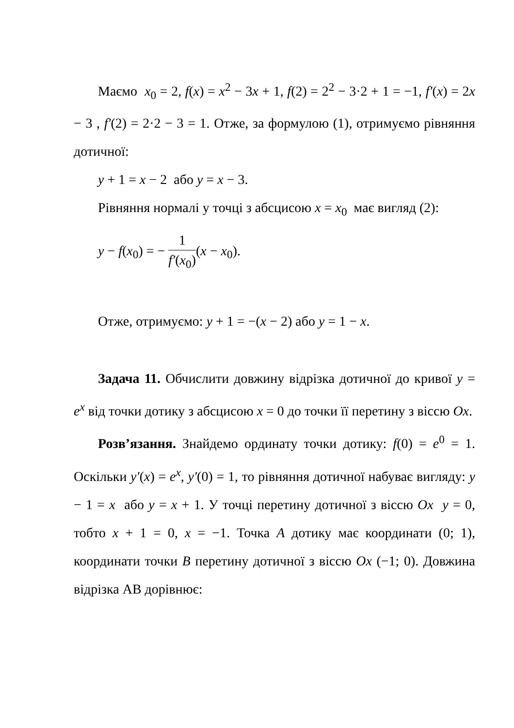Маємо x<sub>0</sub> = 2, f(x) = x<sup>2</sup> − 3x + 1, f(2) = 2<sup>2</sup> − 3·2 + 1 = −1, f′(x) = 2x − 3 , f′(2) = 2·2 − 3 = 1. Отже, за формулою (1), отримуємо рівняння дотичної:
y + 1 = x − 2 або y = x − 3.
Рівняння нормалі у точці з абсцисою x = x<sub>0</sub> має вигляд (2):
y − f(x<sub>0</sub>) = − 1 f′(x<sub>0</sub>)(x − x<sub>0</sub>).
Отже, отримуємо: y + 1 = −(x − 2) або y = 1 − x.
Задача 11. Обчислити довжину відрізка дотичної до кривої y = e<sup>x</sup> від точки дотику з абсцисою x = 0 до точки її перетину з віссю Ox.
Розв’язання. Знайдемо ординату точки дотику: f(0) = e<sup>0</sup> = 1. Оскільки y′(x) = e<sup>x</sup>, y′(0) = 1, то рівняння дотичної набуває вигляду: y − 1 = x або y = x + 1. У точці перетину дотичної з віссю Ox y = 0, тобто x + 1 = 0, x = −1. Точка A дотику має координати (0; 1), координати точки B перетину дотичної з віссю Ox (−1; 0). Довжина відрізка AB дорівнює: